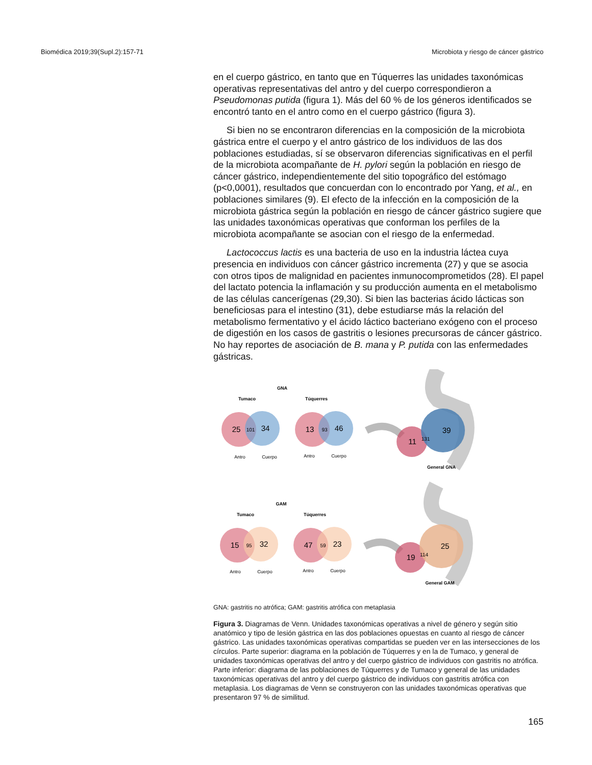Biomédica 2019;39(Supl.2):157-71 Microbiota y riesgo de cáncer gástrico
en el cuerpo gástrico, en tanto que en Túquerres las unidades taxonómicas operativas representativas del antro y del cuerpo correspondieron a Pseudomonas putida (figura 1). Más del 60 % de los géneros identificados se encontró tanto en el antro como en el cuerpo gástrico (figura 3).
Si bien no se encontraron diferencias en la composición de la microbiota gástrica entre el cuerpo y el antro gástrico de los individuos de las dos poblaciones estudiadas, sí se observaron diferencias significativas en el perfil de la microbiota acompañante de H. pylori según la población en riesgo de cáncer gástrico, independientemente del sitio topográfico del estómago (p<0,0001), resultados que concuerdan con lo encontrado por Yang, et al., en poblaciones similares (9). El efecto de la infección en la composición de la microbiota gástrica según la población en riesgo de cáncer gástrico sugiere que las unidades taxonómicas operativas que conforman los perfiles de la microbiota acompañante se asocian con el riesgo de la enfermedad.
Lactococcus lactis es una bacteria de uso en la industria láctea cuya presencia en individuos con cáncer gástrico incrementa (27) y que se asocia con otros tipos de malignidad en pacientes inmunocomprometidos (28). El papel del lactato potencia la inflamación y su producción aumenta en el metabolismo de las células cancerígenas (29,30). Si bien las bacterias ácido lácticas son beneficiosas para el intestino (31), debe estudiarse más la relación del metabolismo fermentativo y el ácido láctico bacteriano exógeno con el proceso de digestión en los casos de gastritis o lesiones precursoras de cáncer gástrico. No hay reportes de asociación de B. mana y P. putida con las enfermedades gástricas.
GNA
Tumaco
Túquerres
25
34
13
46
11
39
101
93
131
Antro
Cuerpo
Antro
Cuerpo
General GNA
GAM
Tumaco
Túquerres
15
32
47
23
19
25
95
59
114
Antro
Cuerpo
Antro
Cuerpo
General GAM
GNA: gastritis no atrófica; GAM: gastritis atrófica con metaplasia
Figura 3. Diagramas de Venn. Unidades taxonómicas operativas a nivel de género y según sitio anatómico y tipo de lesión gástrica en las dos poblaciones opuestas en cuanto al riesgo de cáncer gástrico. Las unidades taxonómicas operativas compartidas se pueden ver en las intersecciones de los círculos. Parte superior: diagrama en la población de Túquerres y en la de Tumaco, y general de unidades taxonómicas operativas del antro y del cuerpo gástrico de individuos con gastritis no atrófica. Parte inferior: diagrama de las poblaciones de Túquerres y de Tumaco y general de las unidades taxonómicas operativas del antro y del cuerpo gástrico de individuos con gastritis atrófica con metaplasia. Los diagramas de Venn se construyeron con las unidades taxonómicas operativas que presentaron 97 % de similitud.
165